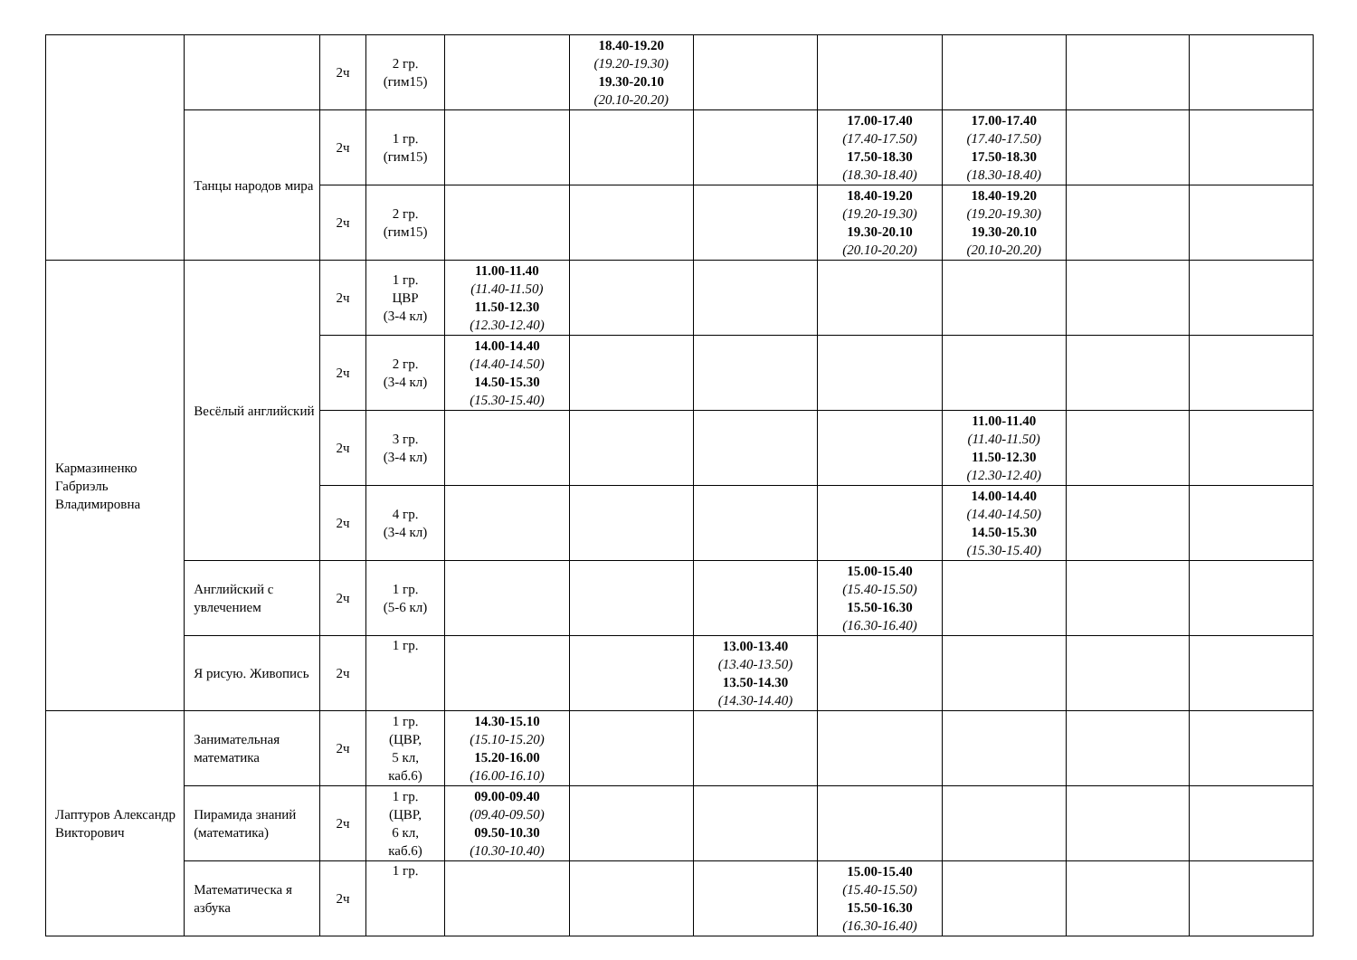| | | 2ч | 2 гр. (гим15) | | 18.40-19.20 (19.20-19.30) 19.30-20.10 (20.10-20.20) | | | | | |
| | Танцы народов мира | 2ч | 1 гр. (гим15) | | | | 17.00-17.40 (17.40-17.50) 17.50-18.30 (18.30-18.40) | 17.00-17.40 (17.40-17.50) 17.50-18.30 (18.30-18.40) | | |
| | | 2ч | 2 гр. (гим15) | | | | 18.40-19.20 (19.20-19.30) 19.30-20.10 (20.10-20.20) | 18.40-19.20 (19.20-19.30) 19.30-20.10 (20.10-20.20) | | |
| Кармазиненко Габриэль Владимировна | Весёлый английский | 2ч | 1 гр. ЦВР (3-4 кл) | 11.00-11.40 (11.40-11.50) 11.50-12.30 (12.30-12.40) | | | | | | |
| | | 2ч | 2 гр. (3-4 кл) | 14.00-14.40 (14.40-14.50) 14.50-15.30 (15.30-15.40) | | | | | | |
| | | 2ч | 3 гр. (3-4 кл) | | | | | 11.00-11.40 (11.40-11.50) 11.50-12.30 (12.30-12.40) | | |
| | | 2ч | 4 гр. (3-4 кл) | | | | | 14.00-14.40 (14.40-14.50) 14.50-15.30 (15.30-15.40) | | |
| | Английский с увлечением | 2ч | 1 гр. (5-6 кл) | | | | 15.00-15.40 (15.40-15.50) 15.50-16.30 (16.30-16.40) | | | |
| | Я рисую. Живопись | 2ч | 1 гр. | | | 13.00-13.40 (13.40-13.50) 13.50-14.30 (14.30-14.40) | | | | |
| Лаптуров Александр Викторович | Занимательная математика | 2ч | 1 гр. (ЦВР, 5 кл, каб.6) | 14.30-15.10 (15.10-15.20) 15.20-16.00 (16.00-16.10) | | | | | | |
| | Пирамида знаний (математика) | 2ч | 1 гр. (ЦВР, 6 кл, каб.6) | 09.00-09.40 (09.40-09.50) 09.50-10.30 (10.30-10.40) | | | | | | |
| | Математическа я азбука | 2ч | 1 гр. | | | | 15.00-15.40 (15.40-15.50) 15.50-16.30 (16.30-16.40) | | | |